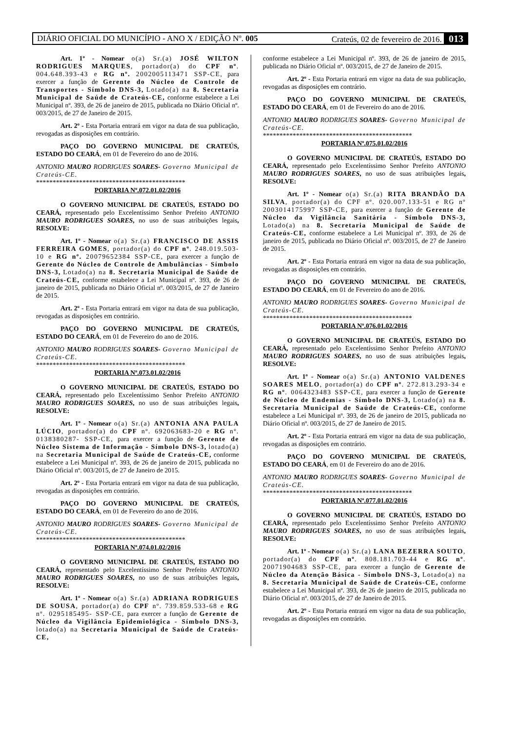DIÁRIO OFICIAL DO MUNICÍPIO - ANO X / EDIÇÃO Nº. 005 Crateús, 02 de fevereiro de 2016. 013
Art. 1º - Nomear o(a) Sr.(a) JOSÉ WILTON RODRIGUES MARQUES, portador(a) do CPF nº. 004.648.393-43 e RG nº. 2002005113471 SSP-CE, para exercer a função de Gerente do Núcleo de Controle de Transportes - Símbolo DNS-3, Lotado(a) na 8. Secretaria Municipal de Saúde de Crateús-CE, conforme estabelece a Lei Municipal nº. 393, de 26 de janeiro de 2015, publicada no Diário Oficial nº. 003/2015, de 27 de Janeiro de 2015.
Art. 2º - Esta Portaria entrará em vigor na data de sua publicação, revogadas as disposições em contrário.
PAÇO DO GOVERNO MUNICIPAL DE CRATEÚS, ESTADO DO CEARÁ, em 01 de Fevereiro do ano de 2016.
ANTONIO MAURO RODRIGUES SOARES- Governo Municipal de Crateús-CE.
*********************************************
PORTARIA Nº.072.01.02/2016
O GOVERNO MUNICIPAL DE CRATEÚS, ESTADO DO CEARÁ, representado pelo Excelentíssimo Senhor Prefeito ANTONIO MAURO RODRIGUES SOARES, no uso de suas atribuições legais, RESOLVE:
Art. 1º - Nomear o(a) Sr.(a) FRANCISCO DE ASSIS FERREIRA GOMES, portador(a) do CPF nº. 248.019.503-10 e RG nº. 20079652384 SSP-CE, para exercer a função de Gerente do Núcleo de Controle de Ambulâncias - Símbolo DNS-3, Lotado(a) na 8. Secretaria Municipal de Saúde de Crateús-CE, conforme estabelece a Lei Municipal nº. 393, de 26 de janeiro de 2015, publicada no Diário Oficial nº. 003/2015, de 27 de Janeiro de 2015.
Art. 2º - Esta Portaria entrará em vigor na data de sua publicação, revogadas as disposições em contrário.
PAÇO DO GOVERNO MUNICIPAL DE CRATEÚS, ESTADO DO CEARÁ, em 01 de Fevereiro do ano de 2016.
ANTONIO MAURO RODRIGUES SOARES- Governo Municipal de Crateús-CE.
*********************************************
PORTARIA Nº.073.01.02/2016
O GOVERNO MUNICIPAL DE CRATEÚS, ESTADO DO CEARÁ, representado pelo Excelentíssimo Senhor Prefeito ANTONIO MAURO RODRIGUES SOARES, no uso de suas atribuições legais, RESOLVE:
Art. 1º - Nomear o(a) Sr.(a) ANTONIA ANA PAULA LÚCIO, portador(a) do CPF nº. 692063683-20 e RG nº. 0138380287- SSP-CE, para exercer a função de Gerente de Núcleo Sistema de Informação - Símbolo DNS-3, lotado(a) na Secretaria Municipal de Saúde de Crateús-CE, conforme estabelece a Lei Municipal nº. 393, de 26 de janeiro de 2015, publicada no Diário Oficial nº. 003/2015, de 27 de Janeiro de 2015.
Art. 2º - Esta Portaria entrará em vigor na data de sua publicação, revogadas as disposições em contrário.
PAÇO DO GOVERNO MUNICIPAL DE CRATEÚS, ESTADO DO CEARÁ, em 01 de Fevereiro do ano de 2016.
ANTONIO MAURO RODRIGUES SOARES- Governo Municipal de Crateús-CE.
*********************************************
PORTARIA Nº.074.01.02/2016
O GOVERNO MUNICIPAL DE CRATEÚS, ESTADO DO CEARÁ, representado pelo Excelentíssimo Senhor Prefeito ANTONIO MAURO RODRIGUES SOARES, no uso de suas atribuições legais, RESOLVE:
Art. 1º - Nomear o(a) Sr.(a) ADRIANA RODRIGUES DE SOUSA, portador(a) do CPF nº. 739.859.533-68 e RG nº. 0295185495- SSP-CE, para exercer a função de Gerente de Núcleo da Vigilância Epidemiológica - Símbolo DNS-3, lotado(a) na Secretaria Municipal de Saúde de Crateús-CE,
conforme estabelece a Lei Municipal nº. 393, de 26 de janeiro de 2015, publicada no Diário Oficial nº. 003/2015, de 27 de Janeiro de 2015.
Art. 2º - Esta Portaria entrará em vigor na data de sua publicação, revogadas as disposições em contrário.
PAÇO DO GOVERNO MUNICIPAL DE CRATEÚS, ESTADO DO CEARÁ, em 01 de Fevereiro do ano de 2016.
ANTONIO MAURO RODRIGUES SOARES- Governo Municipal de Crateús-CE.
*********************************************
PORTARIA Nº.075.01.02/2016
O GOVERNO MUNICIPAL DE CRATEÚS, ESTADO DO CEARÁ, representado pelo Excelentíssimo Senhor Prefeito ANTONIO MAURO RODRIGUES SOARES, no uso de suas atribuições legais, RESOLVE:
Art. 1º - Nomear o(a) Sr.(a) RITA BRANDÃO DA SILVA, portador(a) do CPF nº. 020.007.133-51 e RG nº 2003014175997 SSP-CE, para exercer a função de Gerente de Núcleo da Vigilância Sanitária - Símbolo DNS-3, Lotado(a) na 8. Secretaria Municipal de Saúde de Crateús-CE, conforme estabelece a Lei Municipal nº. 393, de 26 de janeiro de 2015, publicada no Diário Oficial nº. 003/2015, de 27 de Janeiro de 2015.
Art. 2º - Esta Portaria entrará em vigor na data de sua publicação, revogadas as disposições em contrário.
PAÇO DO GOVERNO MUNICIPAL DE CRATEÚS, ESTADO DO CEARÁ, em 01 de Fevereiro do ano de 2016.
ANTONIO MAURO RODRIGUES SOARES- Governo Municipal de Crateús-CE.
*********************************************
PORTARIA Nº.076.01.02/2016
O GOVERNO MUNICIPAL DE CRATEÚS, ESTADO DO CEARÁ, representado pelo Excelentíssimo Senhor Prefeito ANTONIO MAURO RODRIGUES SOARES, no uso de suas atribuições legais, RESOLVE:
Art. 1º - Nomear o(a) Sr.(a) ANTONIO VALDENES SOARES MELO, portador(a) do CPF nº. 272.813.293-34 e RG nº. 0064323483 SSP-CE, para exercer a função de Gerente de Núcleo de Endemias - Símbolo DNS-3, Lotado(a) na 8. Secretaria Municipal de Saúde de Crateús-CE, conforme estabelece a Lei Municipal nº. 393, de 26 de janeiro de 2015, publicada no Diário Oficial nº. 003/2015, de 27 de Janeiro de 2015.
Art. 2º - Esta Portaria entrará em vigor na data de sua publicação, revogadas as disposições em contrário.
PAÇO DO GOVERNO MUNICIPAL DE CRATEÚS, ESTADO DO CEARÁ, em 01 de Fevereiro do ano de 2016.
ANTONIO MAURO RODRIGUES SOARES- Governo Municipal de Crateús-CE.
*********************************************
PORTARIA Nº.077.01.02/2016
O GOVERNO MUNICIPAL DE CRATEÚS, ESTADO DO CEARÁ, representado pelo Excelentíssimo Senhor Prefeito ANTONIO MAURO RODRIGUES SOARES, no uso de suas atribuições legais, RESOLVE:
Art. 1º - Nomear o(a) Sr.(a) LANA BEZERRA SOUTO, portador(a) do CPF nº. 808.181.703-44 e RG nº. 20071904683 SSP-CE, para exercer a função de Gerente de Núcleo da Atenção Básica - Símbolo DNS-3, Lotado(a) na 8. Secretaria Municipal de Saúde de Crateús-CE, conforme estabelece a Lei Municipal nº. 393, de 26 de janeiro de 2015, publicada no Diário Oficial nº. 003/2015, de 27 de Janeiro de 2015.
Art. 2º - Esta Portaria entrará em vigor na data de sua publicação, revogadas as disposições em contrário.